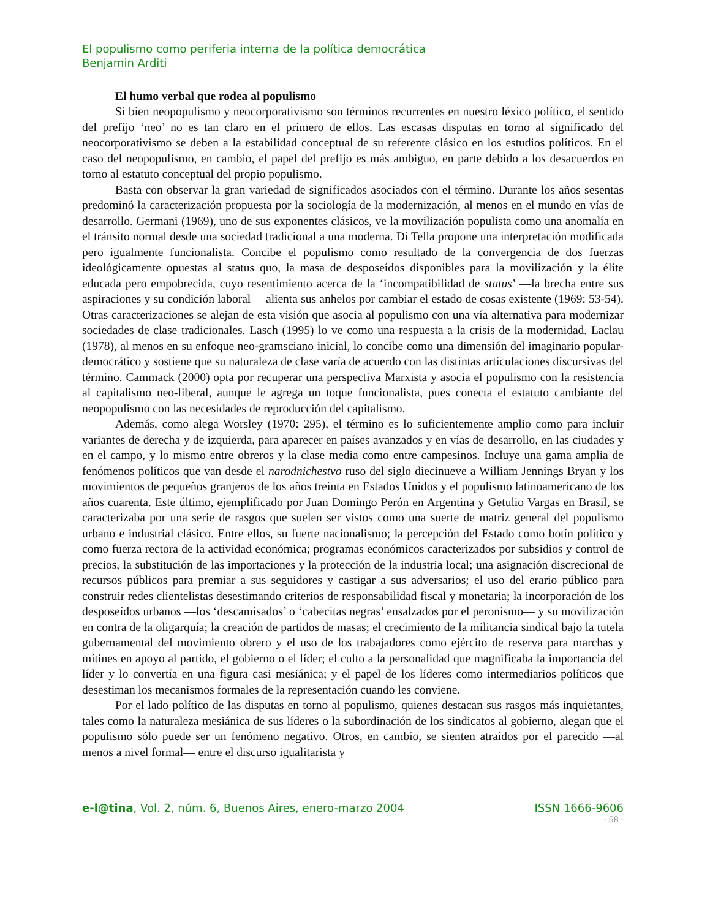El populismo como periferia interna de la política democrática
Benjamin Arditi
El humo verbal que rodea al populismo
Si bien neopopulismo y neocorporativismo son términos recurrentes en nuestro léxico político, el sentido del prefijo ‘neo’ no es tan claro en el primero de ellos. Las escasas disputas en torno al significado del neocorporativismo se deben a la estabilidad conceptual de su referente clásico en los estudios políticos. En el caso del neopopulismo, en cambio, el papel del prefijo es más ambiguo, en parte debido a los desacuerdos en torno al estatuto conceptual del propio populismo.
Basta con observar la gran variedad de significados asociados con el término. Durante los años sesentas predominó la caracterización propuesta por la sociología de la modernización, al menos en el mundo en vías de desarrollo. Germani (1969), uno de sus exponentes clásicos, ve la movilización populista como una anomalía en el tránsito normal desde una sociedad tradicional a una moderna. Di Tella propone una interpretación modificada pero igualmente funcionalista. Concibe el populismo como resultado de la convergencia de dos fuerzas ideológicamente opuestas al status quo, la masa de desposeídos disponibles para la movilización y la élite educada pero empobrecida, cuyo resentimiento acerca de la ‘incompatibilidad de status’ —la brecha entre sus aspiraciones y su condición laboral— alienta sus anhelos por cambiar el estado de cosas existente (1969: 53-54). Otras caracterizaciones se alejan de esta visión que asocia al populismo con una vía alternativa para modernizar sociedades de clase tradicionales. Lasch (1995) lo ve como una respuesta a la crisis de la modernidad. Laclau (1978), al menos en su enfoque neo-gramsciano inicial, lo concibe como una dimensión del imaginario popular-democrático y sostiene que su naturaleza de clase varía de acuerdo con las distintas articulaciones discursivas del término. Cammack (2000) opta por recuperar una perspectiva Marxista y asocia el populismo con la resistencia al capitalismo neo-liberal, aunque le agrega un toque funcionalista, pues conecta el estatuto cambiante del neopopulismo con las necesidades de reproducción del capitalismo.
Además, como alega Worsley (1970: 295), el término es lo suficientemente amplio como para incluir variantes de derecha y de izquierda, para aparecer en países avanzados y en vías de desarrollo, en las ciudades y en el campo, y lo mismo entre obreros y la clase media como entre campesinos. Incluye una gama amplia de fenómenos políticos que van desde el narodnichestvo ruso del siglo diecinueve a William Jennings Bryan y los movimientos de pequeños granjeros de los años treinta en Estados Unidos y el populismo latinoamericano de los años cuarenta. Este último, ejemplificado por Juan Domingo Perón en Argentina y Getulio Vargas en Brasil, se caracterizaba por una serie de rasgos que suelen ser vistos como una suerte de matriz general del populismo urbano e industrial clásico. Entre ellos, su fuerte nacionalismo; la percepción del Estado como botín político y como fuerza rectora de la actividad económica; programas económicos caracterizados por subsidios y control de precios, la substitución de las importaciones y la protección de la industria local; una asignación discrecional de recursos públicos para premiar a sus seguidores y castigar a sus adversarios; el uso del erario público para construir redes clientelistas desestimando criterios de responsabilidad fiscal y monetaria; la incorporación de los desposeídos urbanos —los ‘descamisados’ o ‘cabecitas negras’ ensalzados por el peronismo— y su movilización en contra de la oligarquía; la creación de partidos de masas; el crecimiento de la militancia sindical bajo la tutela gubernamental del movimiento obrero y el uso de los trabajadores como ejército de reserva para marchas y mítines en apoyo al partido, el gobierno o el líder; el culto a la personalidad que magnificaba la importancia del líder y lo convertía en una figura casi mesiánica; y el papel de los líderes como intermediarios políticos que desestiman los mecanismos formales de la representación cuando les conviene.
Por el lado político de las disputas en torno al populismo, quienes destacan sus rasgos más inquietantes, tales como la naturaleza mesiánica de sus líderes o la subordinación de los sindicatos al gobierno, alegan que el populismo sólo puede ser un fenómeno negativo. Otros, en cambio, se sienten atraídos por el parecido —al menos a nivel formal— entre el discurso igualitarista y
e-l@tina, Vol. 2, núm. 6, Buenos Aires, enero-marzo 2004 ISSN 1666-9606
- 58 -